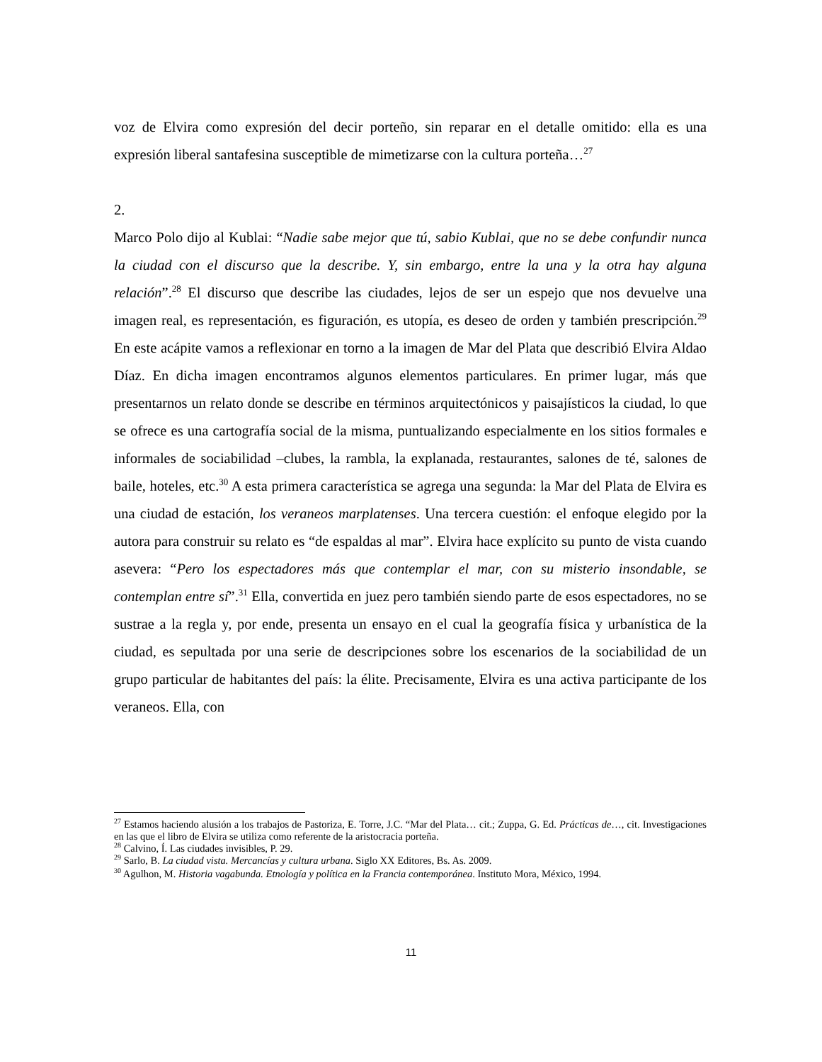voz de Elvira como expresión del decir porteño, sin reparar en el detalle omitido: ella es una expresión liberal santafesina susceptible de mimetizarse con la cultura porteña…<sup>27</sup>
2.
Marco Polo dijo al Kublai: “Nadie sabe mejor que tú, sabio Kublai, que no se debe confundir nunca la ciudad con el discurso que la describe. Y, sin embargo, entre la una y la otra hay alguna relación”.<sup>28</sup> El discurso que describe las ciudades, lejos de ser un espejo que nos devuelve una imagen real, es representación, es figuración, es utopía, es deseo de orden y también prescripción.<sup>29</sup> En este acápite vamos a reflexionar en torno a la imagen de Mar del Plata que describió Elvira Aldao Díaz. En dicha imagen encontramos algunos elementos particulares. En primer lugar, más que presentarnos un relato donde se describe en términos arquitectónicos y paisajísticos la ciudad, lo que se ofrece es una cartografía social de la misma, puntualizando especialmente en los sitios formales e informales de sociabilidad –clubes, la rambla, la explanada, restaurantes, salones de té, salones de baile, hoteles, etc.<sup>30</sup> A esta primera característica se agrega una segunda: la Mar del Plata de Elvira es una ciudad de estación, los veraneos marplatenses. Una tercera cuestión: el enfoque elegido por la autora para construir su relato es “de espaldas al mar”. Elvira hace explícito su punto de vista cuando asevera: “Pero los espectadores más que contemplar el mar, con su misterio insondable, se contemplan entre sí”.<sup>31</sup> Ella, convertida en juez pero también siendo parte de esos espectadores, no se sustrae a la regla y, por ende, presenta un ensayo en el cual la geografía física y urbanística de la ciudad, es sepultada por una serie de descripciones sobre los escenarios de la sociabilidad de un grupo particular de habitantes del país: la élite. Precisamente, Elvira es una activa participante de los veraneos. Ella, con
<sup>27</sup> Estamos haciendo alusión a los trabajos de Pastoriza, E. Torre, J.C. “Mar del Plata… cit.; Zuppa, G. Ed. Prácticas de…, cit. Investigaciones en las que el libro de Elvira se utiliza como referente de la aristocracia porteña.
<sup>28</sup> Calvino, Í. Las ciudades invisibles, P. 29.
<sup>29</sup> Sarlo, B. La ciudad vista. Mercancías y cultura urbana. Siglo XX Editores, Bs. As. 2009.
<sup>30</sup> Agulhon, M. Historia vagabunda. Etnología y política en la Francia contemporánea. Instituto Mora, México, 1994.
11